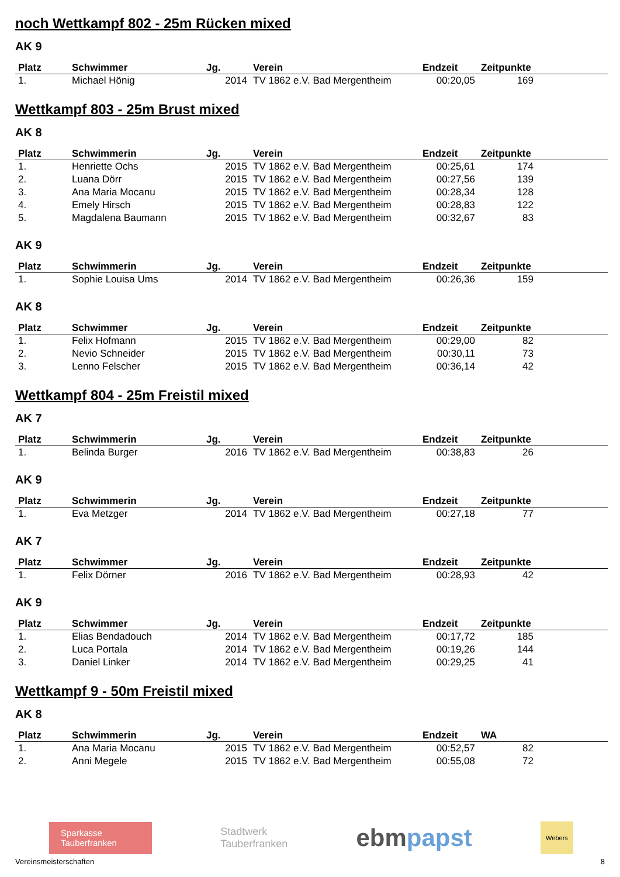noch Wettkampf 802 - 25m Rücken mixed
AK 9
| Platz | Schwimmer | Jg. | Verein | Endzeit | Zeitpunkte | |
| --- | --- | --- | --- | --- | --- | --- |
| 1. | Michael Hönig | 2014 | TV 1862 e.V. Bad Mergentheim | 00:20,05 | 169 | |
Wettkampf 803 - 25m Brust mixed
AK 8
| Platz | Schwimmerin | Jg. | Verein | Endzeit | Zeitpunkte | |
| --- | --- | --- | --- | --- | --- | --- |
| 1. | Henriette Ochs | 2015 | TV 1862 e.V. Bad Mergentheim | 00:25,61 | 174 | |
| 2. | Luana Dörr | 2015 | TV 1862 e.V. Bad Mergentheim | 00:27,56 | 139 | |
| 3. | Ana Maria Mocanu | 2015 | TV 1862 e.V. Bad Mergentheim | 00:28,34 | 128 | |
| 4. | Emely Hirsch | 2015 | TV 1862 e.V. Bad Mergentheim | 00:28,83 | 122 | |
| 5. | Magdalena Baumann | 2015 | TV 1862 e.V. Bad Mergentheim | 00:32,67 | 83 | |
AK 9
| Platz | Schwimmerin | Jg. | Verein | Endzeit | Zeitpunkte | |
| --- | --- | --- | --- | --- | --- | --- |
| 1. | Sophie Louisa Ums | 2014 | TV 1862 e.V. Bad Mergentheim | 00:26,36 | 159 | |
AK 8
| Platz | Schwimmer | Jg. | Verein | Endzeit | Zeitpunkte | |
| --- | --- | --- | --- | --- | --- | --- |
| 1. | Felix Hofmann | 2015 | TV 1862 e.V. Bad Mergentheim | 00:29,00 | 82 | |
| 2. | Nevio Schneider | 2015 | TV 1862 e.V. Bad Mergentheim | 00:30,11 | 73 | |
| 3. | Lenno Felscher | 2015 | TV 1862 e.V. Bad Mergentheim | 00:36,14 | 42 | |
Wettkampf 804 - 25m Freistil mixed
AK 7
| Platz | Schwimmerin | Jg. | Verein | Endzeit | Zeitpunkte | |
| --- | --- | --- | --- | --- | --- | --- |
| 1. | Belinda Burger | 2016 | TV 1862 e.V. Bad Mergentheim | 00:38,83 | 26 | |
AK 9
| Platz | Schwimmerin | Jg. | Verein | Endzeit | Zeitpunkte | |
| --- | --- | --- | --- | --- | --- | --- |
| 1. | Eva Metzger | 2014 | TV 1862 e.V. Bad Mergentheim | 00:27,18 | 77 | |
AK 7
| Platz | Schwimmer | Jg. | Verein | Endzeit | Zeitpunkte | |
| --- | --- | --- | --- | --- | --- | --- |
| 1. | Felix Dörner | 2016 | TV 1862 e.V. Bad Mergentheim | 00:28,93 | 42 | |
AK 9
| Platz | Schwimmer | Jg. | Verein | Endzeit | Zeitpunkte | |
| --- | --- | --- | --- | --- | --- | --- |
| 1. | Elias Bendadouch | 2014 | TV 1862 e.V. Bad Mergentheim | 00:17,72 | 185 | |
| 2. | Luca Portala | 2014 | TV 1862 e.V. Bad Mergentheim | 00:19,26 | 144 | |
| 3. | Daniel Linker | 2014 | TV 1862 e.V. Bad Mergentheim | 00:29,25 | 41 | |
Wettkampf 9 - 50m Freistil mixed
AK 8
| Platz | Schwimmerin | Jg. | Verein | Endzeit | WA | |
| --- | --- | --- | --- | --- | --- | --- |
| 1. | Ana Maria Mocanu | 2015 | TV 1862 e.V. Bad Mergentheim | 00:52,57 | 82 | |
| 2. | Anni Megele | 2015 | TV 1862 e.V. Bad Mergentheim | 00:55,08 | 72 | |
Sparkasse
Tauberfranken
Stadtwerk
Tauberfranken
ebmpapst
Webers
Vereinsmeisterschaften 8